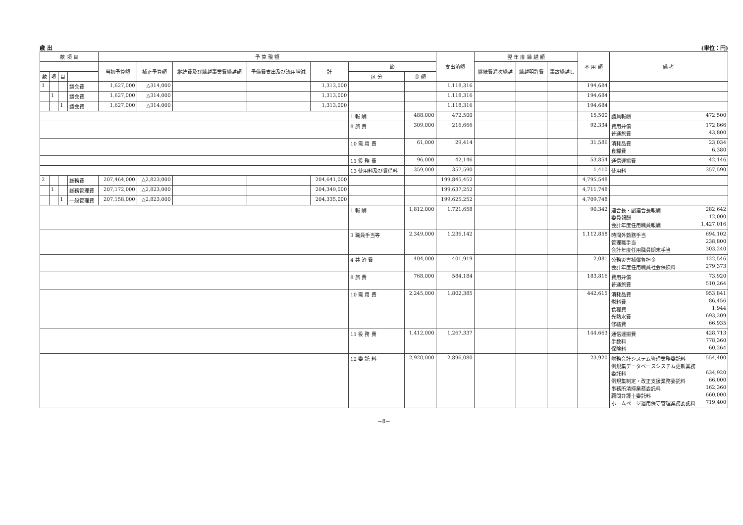歳 出 (単位：円)
| 款 項 目 | | | | 予 算 現 額 | | | | | | | 支出済額 | 翌 年 度 繰 越 額 | | | 不 用 額 | 備 考 |
| --- | --- | --- | --- | --- | --- | --- | --- | --- | --- | --- | --- | --- | --- | --- | --- | --- |
| | | | | 当初予算額 | 補正予算額 | 継続費及び繰越事業費繰越額 | 予備費支出及び流用増減 | 計 | 節 | | | 継続費逓次繰越 | 繰越明許費 | 事故繰越し | | |
| 款 | 項 | 目 | | | | | | | 区 分 | 金 額 | | | | | | |
| 1 | | | 議会費 | 1,627,000 | △314,000 | | | 1,313,000 | | | 1,118,316 | | | | 194,684 | |
| | 1 | | 議会費 | 1,627,000 | △314,000 | | | 1,313,000 | | | 1,118,316 | | | | 194,684 | |
| | | 1 | 議会費 | 1,627,000 | △314,000 | | | 1,313,000 | | | 1,118,316 | | | | 194,684 | |
| | | | | | | | | | 1 報 酬 | 488,000 | 472,500 | | | | 15,500 | 議員報酬 472,500 |
| | | | | | | | | | 8 旅 費 | 309,000 | 216,666 | | | | 92,334 | 費用弁償 172,866 普通旅費 43,800 |
| | | | | | | | | | 10 需 用 費 | 61,000 | 29,414 | | | | 31,586 | 消耗品費 23,034 食糧費 6,380 |
| | | | | | | | | | 11 役 務 費 | 96,000 | 42,146 | | | | 53,854 | 通信運搬費 42,146 |
| | | | | | | | | | 13 使用料及び賃借料 | 359,000 | 357,590 | | | | 1,410 | 使用料 357,590 |
| 2 | | | 総務費 | 207,464,000 | △2,823,000 | | | 204,641,000 | | | 199,845,452 | | | | 4,795,548 | |
| | 1 | | 総務管理費 | 207,172,000 | △2,823,000 | | | 204,349,000 | | | 199,637,252 | | | | 4,711,748 | |
| | | 1 | 一般管理費 | 207,158,000 | △2,823,000 | | | 204,335,000 | | | 199,625,252 | | | | 4,709,748 | |
| | | | | | | | | | 1 報 酬 | 1,812,000 | 1,721,658 | | | | 90,342 | 連合長・副連合長報酬 282,642 委員報酬 12,000 会計年度任用職員報酬 1,427,016 |
| | | | | | | | | | 3 職員手当等 | 2,349,000 | 1,236,142 | | | | 1,112,858 | 時間外勤務手当 694,102 管理職手当 238,800 会計年度任用職員期末手当 303,240 |
| | | | | | | | | | 4 共 済 費 | 404,000 | 401,919 | | | | 2,081 | 公務災害補償負担金 122,546 会計年度任用職員社会保険料 279,373 |
| | | | | | | | | | 8 旅 費 | 768,000 | 584,184 | | | | 183,816 | 費用弁償 73,920 普通旅費 510,264 |
| | | | | | | | | | 10 需 用 費 | 2,245,000 | 1,802,385 | | | | 442,615 | 消耗品費 953,841 燃料費 86,456 食糧費 1,944 光熱水費 693,209 修繕費 66,935 |
| | | | | | | | | | 11 役 務 費 | 1,412,000 | 1,267,337 | | | | 144,663 | 通信運搬費 428,713 手数料 778,360 保険料 60,264 |
| | | | | | | | | | 12 委 託 料 | 2,920,000 | 2,896,080 | | | | 23,920 | 財務会計システム管理業務委託料 554,400 例規集データベースシステム更新業務 委託料 634,920 例規集制定・改正支援業務委託料 66,000 事務所清掃業務委託料 162,360 顧問弁護士委託料 660,000 ホームページ運用保守管理業務委託料 719,400 |
−8−